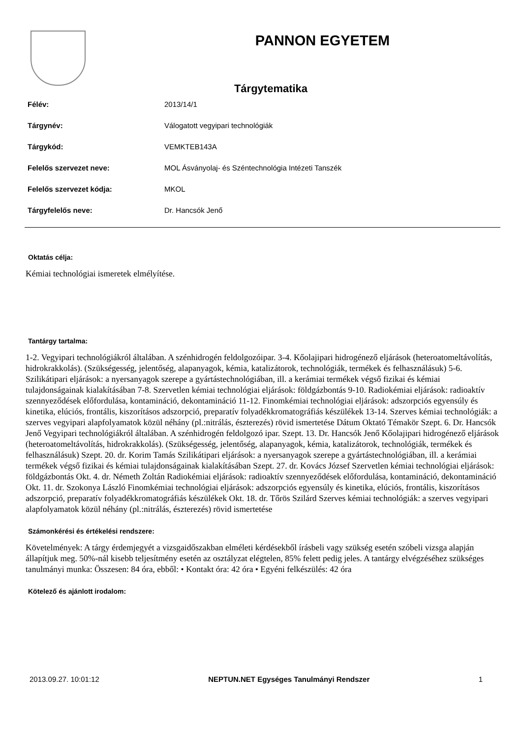PANNON EGYETEM
Tárgytematika
| Félév: | 2013/14/1 |
| Tárgynév: | Válogatott vegyipari technológiák |
| Tárgykód: | VEMKTEB143A |
| Felelős szervezet neve: | MOL Ásványolaj- és Széntechnológia Intézeti Tanszék |
| Felelős szervezet kódja: | MKOL |
| Tárgyfelelős neve: | Dr. Hancsók Jenő |
Oktatás célja:
Kémiai technológiai ismeretek elmélyítése.
Tantárgy tartalma:
1-2. Vegyipari technológiákról általában. A szénhidrogén feldolgozóipar. 3-4. Kőolajipari hidrogénező eljárások (heteroatomeltávolítás, hidrokrakkolás). (Szükségesség, jelentőség, alapanyagok, kémia, katalizátorok, technológiák, termékek és felhasználásuk) 5-6. Szilikátipari eljárások: a nyersanyagok szerepe a gyártástechnológiában, ill. a kerámiai termékek végső fizikai és kémiai tulajdonságainak kialakításában 7-8. Szervetlen kémiai technológiai eljárások: földgázbontás 9-10. Radiokémiai eljárások: radioaktív szennyeződések előfordulása, kontamináció, dekontamináció 11-12. Finomkémiai technológiai eljárások: adszorpciós egyensúly és kinetika, elúciós, frontális, kiszorításos adszorpció, preparatív folyadékkromatográfiás készülékek 13-14. Szerves kémiai technológiák: a szerves vegyipari alapfolyamatok közül néhány (pl.:nitrálás, észterezés) rövid ismertetése Dátum Oktató Témakör Szept. 6. Dr. Hancsók Jenő Vegyipari technológiákról általában. A szénhidrogén feldolgozó ipar. Szept. 13. Dr. Hancsók Jenő Kőolajipari hidrogénező eljárások (heteroatomeltávolítás, hidrokrakkolás). (Szükségesség, jelentőség, alapanyagok, kémia, katalizátorok, technológiák, termékek és felhasználásuk) Szept. 20. dr. Korim Tamás Szilikátipari eljárások: a nyersanyagok szerepe a gyártástechnológiában, ill. a kerámiai termékek végső fizikai és kémiai tulajdonságainak kialakításában Szept. 27. dr. Kovács József Szervetlen kémiai technológiai eljárások: földgázbontás Okt. 4. dr. Németh Zoltán Radiokémiai eljárások: radioaktív szennyeződések előfordulása, kontamináció, dekontamináció Okt. 11. dr. Szokonya László Finomkémiai technológiai eljárások: adszorpciós egyensúly és kinetika, elúciós, frontális, kiszorításos adszorpció, preparatív folyadékkromatográfiás készülékek Okt. 18. dr. Tőrös Szilárd Szerves kémiai technológiák: a szerves vegyipari alapfolyamatok közül néhány (pl.:nitrálás, észterezés) rövid ismertetése
Számonkérési és értékelési rendszere:
Követelmények: A tárgy érdemjegyét a vizsgaidőszakban elméleti kérdésekből írásbeli vagy szükség esetén szóbeli vizsga alapján állapítjuk meg. 50%-nál kisebb teljesítmény esetén az osztályzat elégtelen, 85% felett pedig jeles. A tantárgy elvégzéséhez szükséges tanulmányi munka: Összesen: 84 óra, ebből: • Kontakt óra: 42 óra • Egyéni felkészülés: 42 óra
Kötelező és ajánlott irodalom:
2013.09.27. 10:01:12 NEPTUN.NET Egységes Tanulmányi Rendszer 1